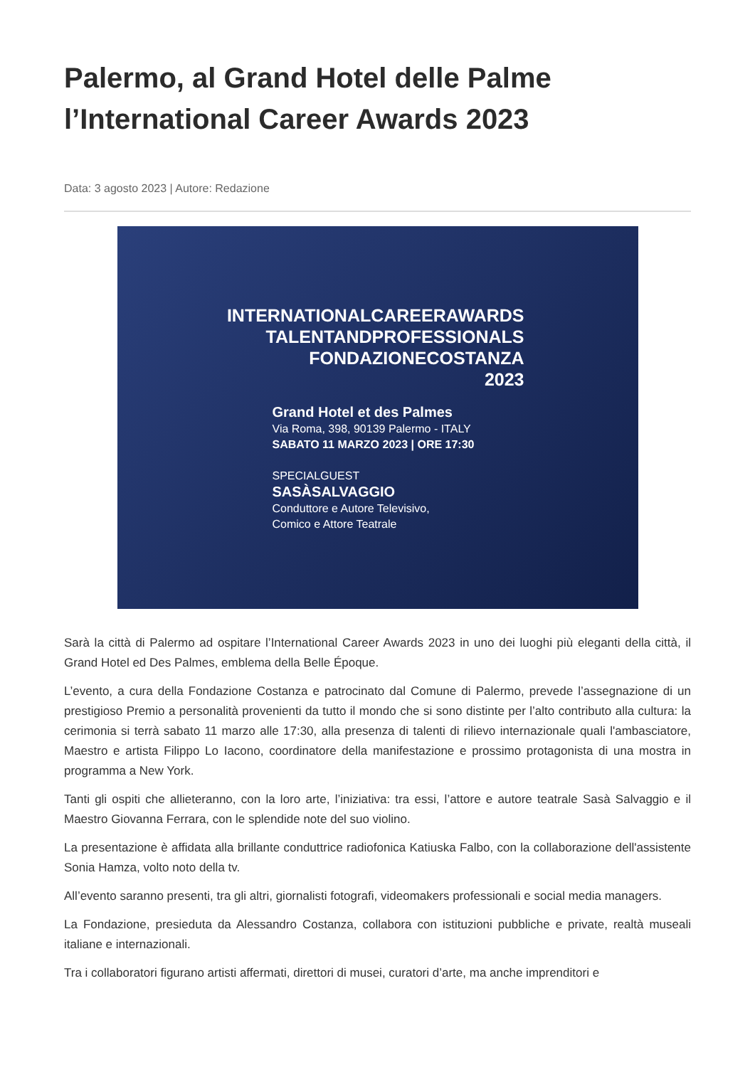Palermo, al Grand Hotel delle Palme l’International Career Awards 2023
Data: 3 agosto 2023 | Autore: Redazione
INTERNATIONALCAREERAWARDS
TALENTANDPROFESSIONALS
FONDAZIONECOSTANZA
2023
Grand Hotel et des Palmes
Via Roma, 398, 90139 Palermo - ITALY
SABATO 11 MARZO 2023 | ORE 17:30
SPECIALGUEST
SASÀSALVAGGIO
Conduttore e Autore Televisivo,
Comico e Attore Teatrale
Sarà la città di Palermo ad ospitare l’International Career Awards 2023 in uno dei luoghi più eleganti della città, il Grand Hotel ed Des Palmes, emblema della Belle Époque.
L’evento, a cura della Fondazione Costanza e patrocinato dal Comune di Palermo, prevede l’assegnazione di un prestigioso Premio a personalità provenienti da tutto il mondo che si sono distinte per l’alto contributo alla cultura: la cerimonia si terrà sabato 11 marzo alle 17:30, alla presenza di talenti di rilievo internazionale quali l'ambasciatore, Maestro e artista Filippo Lo Iacono, coordinatore della manifestazione e prossimo protagonista di una mostra in programma a New York.
Tanti gli ospiti che allieteranno, con la loro arte, l’iniziativa: tra essi, l’attore e autore teatrale Sasà Salvaggio e il Maestro Giovanna Ferrara, con le splendide note del suo violino.
La presentazione è affidata alla brillante conduttrice radiofonica Katiuska Falbo, con la collaborazione dell'assistente Sonia Hamza, volto noto della tv.
All’evento saranno presenti, tra gli altri, giornalisti fotografi, videomakers professionali e social media managers.
La Fondazione, presieduta da Alessandro Costanza, collabora con istituzioni pubbliche e private, realtà museali italiane e internazionali.
Tra i collaboratori figurano artisti affermati, direttori di musei, curatori d’arte, ma anche imprenditori e